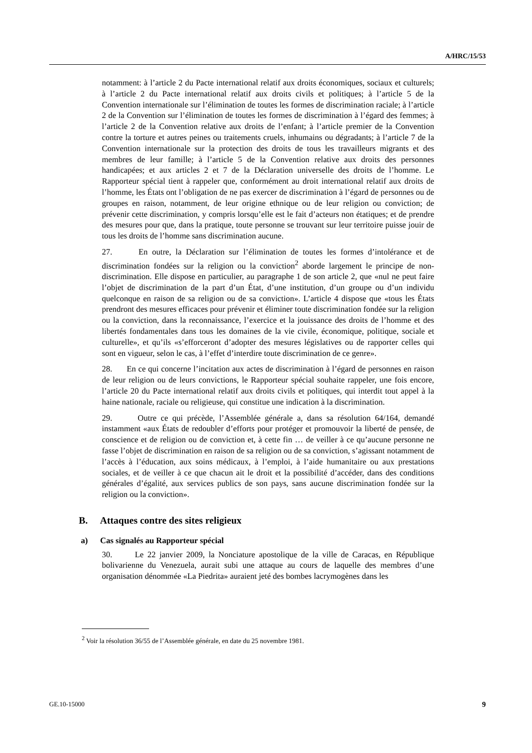A/HRC/15/53
notamment: à l’article 2 du Pacte international relatif aux droits économiques, sociaux et culturels; à l’article 2 du Pacte international relatif aux droits civils et politiques; à l’article 5 de la Convention internationale sur l’élimination de toutes les formes de discrimination raciale; à l’article 2 de la Convention sur l’élimination de toutes les formes de discrimination à l’égard des femmes; à l’article 2 de la Convention relative aux droits de l’enfant; à l’article premier de la Convention contre la torture et autres peines ou traitements cruels, inhumains ou dégradants; à l’article 7 de la Convention internationale sur la protection des droits de tous les travailleurs migrants et des membres de leur famille; à l’article 5 de la Convention relative aux droits des personnes handicapées; et aux articles 2 et 7 de la Déclaration universelle des droits de l’homme. Le Rapporteur spécial tient à rappeler que, conformément au droit international relatif aux droits de l’homme, les États ont l’obligation de ne pas exercer de discrimination à l’égard de personnes ou de groupes en raison, notamment, de leur origine ethnique ou de leur religion ou conviction; de prévenir cette discrimination, y compris lorsqu’elle est le fait d’acteurs non étatiques; et de prendre des mesures pour que, dans la pratique, toute personne se trouvant sur leur territoire puisse jouir de tous les droits de l’homme sans discrimination aucune.
27. En outre, la Déclaration sur l’élimination de toutes les formes d’intolérance et de discrimination fondées sur la religion ou la conviction<sup>2</sup> aborde largement le principe de non-discrimination. Elle dispose en particulier, au paragraphe 1 de son article 2, que «nul ne peut faire l’objet de discrimination de la part d’un État, d’une institution, d’un groupe ou d’un individu quelconque en raison de sa religion ou de sa conviction». L’article 4 dispose que «tous les États prendront des mesures efficaces pour prévenir et éliminer toute discrimination fondée sur la religion ou la conviction, dans la reconnaissance, l’exercice et la jouissance des droits de l’homme et des libertés fondamentales dans tous les domaines de la vie civile, économique, politique, sociale et culturelle», et qu’ils «s’efforceront d’adopter des mesures législatives ou de rapporter celles qui sont en vigueur, selon le cas, à l’effet d’interdire toute discrimination de ce genre».
28. En ce qui concerne l’incitation aux actes de discrimination à l’égard de personnes en raison de leur religion ou de leurs convictions, le Rapporteur spécial souhaite rappeler, une fois encore, l’article 20 du Pacte international relatif aux droits civils et politiques, qui interdit tout appel à la haine nationale, raciale ou religieuse, qui constitue une indication à la discrimination.
29. Outre ce qui précède, l’Assemblée générale a, dans sa résolution 64/164, demandé instamment «aux États de redoubler d’efforts pour protéger et promouvoir la liberté de pensée, de conscience et de religion ou de conviction et, à cette fin … de veiller à ce qu’aucune personne ne fasse l’objet de discrimination en raison de sa religion ou de sa conviction, s’agissant notamment de l’accès à l’éducation, aux soins médicaux, à l’emploi, à l’aide humanitaire ou aux prestations sociales, et de veiller à ce que chacun ait le droit et la possibilité d’accéder, dans des conditions générales d’égalité, aux services publics de son pays, sans aucune discrimination fondée sur la religion ou la conviction».
B. Attaques contre des sites religieux
a) Cas signalés au Rapporteur spécial
30. Le 22 janvier 2009, la Nonciature apostolique de la ville de Caracas, en République bolivarienne du Venezuela, aurait subi une attaque au cours de laquelle des membres d’une organisation dénommée «La Piedrita» auraient jeté des bombes lacrymogènes dans les
<sup>2</sup> Voir la résolution 36/55 de l’Assemblée générale, en date du 25 novembre 1981.
GE.10-15000 9